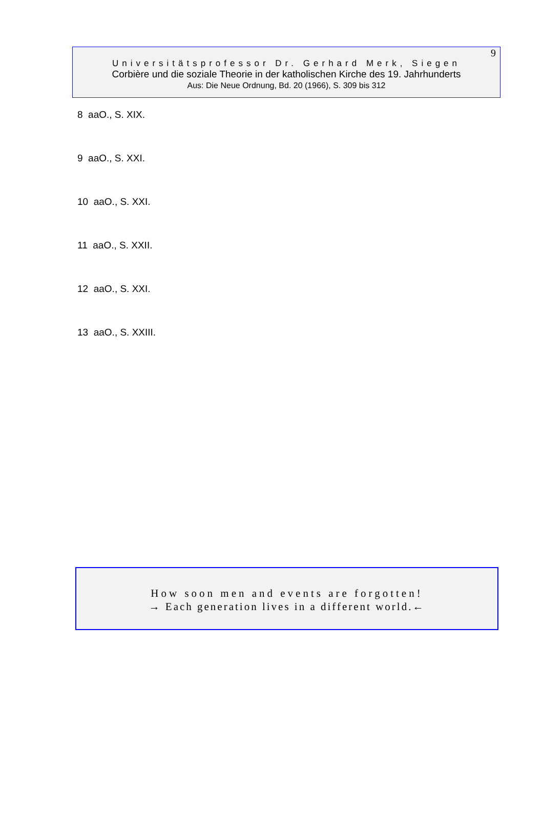9
Universitätsprofessor Dr. Gerhard Merk, Siegen
Corbière und die soziale Theorie in der katholischen Kirche des 19. Jahrhunderts
Aus: Die Neue Ordnung, Bd. 20 (1966), S. 309 bis 312
8 aaO., S. XIX.
9 aaO., S. XXI.
10 aaO., S. XXI.
11 aaO., S. XXII.
12 aaO., S. XXI.
13 aaO., S. XXIII.
How soon men and events are forgotten!
→ Each generation lives in a different world.←